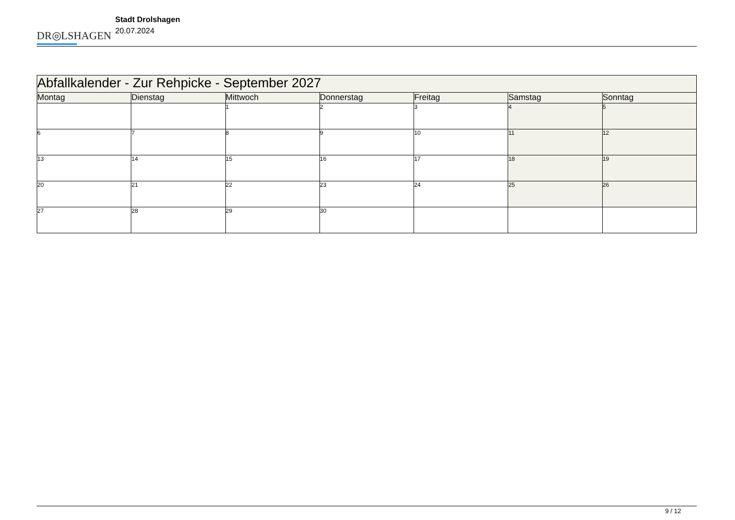DR◎LSHAGEN
Stadt Drolshagen
20.07.2024
| Abfallkalender - Zur Rehpicke - September 2027 | | | | | | |
| Montag | Dienstag | Mittwoch | Donnerstag | Freitag | Samstag | Sonntag |
| | | 1 | 2 | 3 | 4 | 5 |
| 6 | 7 | 8 | 9 | 10 | 11 | 12 |
| 13 | 14 | 15 | 16 | 17 | 18 | 19 |
| 20 | 21 | 22 | 23 | 24 | 25 | 26 |
| 27 | 28 | 29 | 30 | | | |
9 / 12